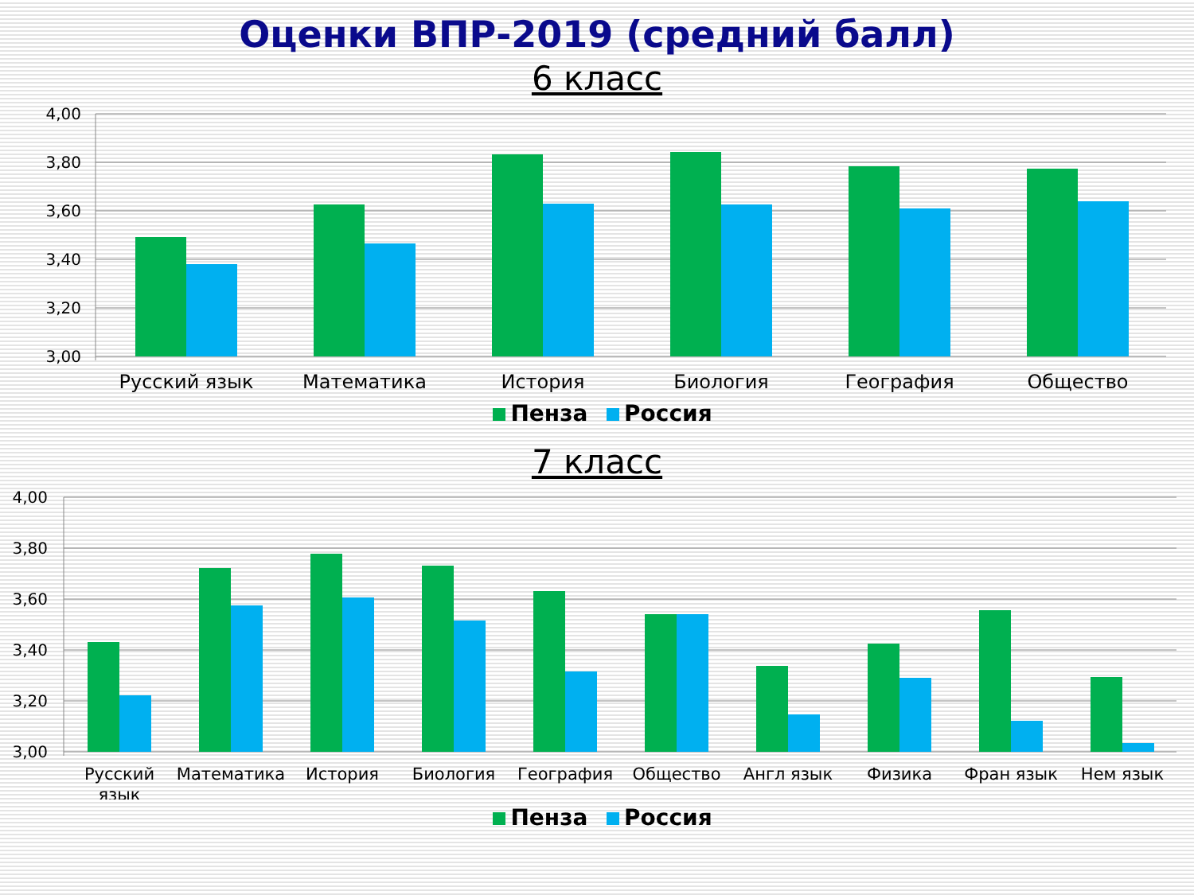Оценки ВПР-2019 (средний балл)
6 класс
4,00
3,80
3,60
3,40
3,20
3,00
Русский язык
Математика
История
Биология
География
Общество
Пенза Россия
7 класс
4,00
3,80
3,60
3,40
3,20
3,00
Русский
язык
Математика
История
Биология
География
Общество
Англ язык
Физика
Фран язык
Нем язык
Пенза Россия